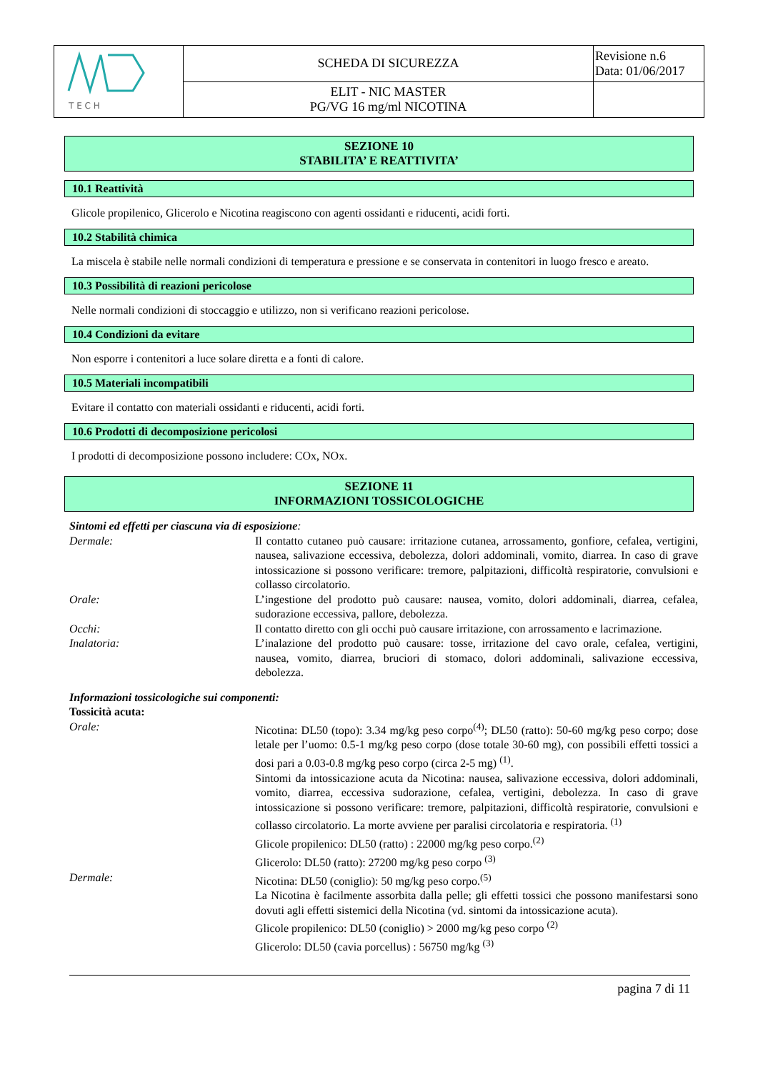| T E C H | SCHEDA DI SICUREZZA | Revisione n.6 Data: 01/06/2017 |
| | ELIT - NIC MASTER PG/VG 16 mg/ml NICOTINA | |
SEZIONE 10
STABILITA’ E REATTIVITA’
10.1 Reattività
Glicole propilenico, Glicerolo e Nicotina reagiscono con agenti ossidanti e riducenti, acidi forti.
10.2 Stabilità chimica
La miscela è stabile nelle normali condizioni di temperatura e pressione e se conservata in contenitori in luogo fresco e areato.
10.3 Possibilità di reazioni pericolose
Nelle normali condizioni di stoccaggio e utilizzo, non si verificano reazioni pericolose.
10.4 Condizioni da evitare
Non esporre i contenitori a luce solare diretta e a fonti di calore.
10.5 Materiali incompatibili
Evitare il contatto con materiali ossidanti e riducenti, acidi forti.
10.6 Prodotti di decomposizione pericolosi
I prodotti di decomposizione possono includere: COx, NOx.
SEZIONE 11
INFORMAZIONI TOSSICOLOGICHE
| Sintomi ed effetti per ciascuna via di esposizione : | |
| Dermale: | Il contatto cutaneo può causare: irritazione cutanea, arrossamento, gonfiore, cefalea, vertigini, nausea, salivazione eccessiva, debolezza, dolori addominali, vomito, diarrea. In caso di grave intossicazione si possono verificare: tremore, palpitazioni, difficoltà respiratorie, convulsioni e collasso circolatorio. |
| Orale: | L’ingestione del prodotto può causare: nausea, vomito, dolori addominali, diarrea, cefalea, sudorazione eccessiva, pallore, debolezza. |
| Occhi: | Il contatto diretto con gli occhi può causare irritazione, con arrossamento e lacrimazione. |
| Inalatoria: | L’inalazione del prodotto può causare: tosse, irritazione del cavo orale, cefalea, vertigini, nausea, vomito, diarrea, bruciori di stomaco, dolori addominali, salivazione eccessiva, debolezza. |
| Informazioni tossicologiche sui componenti: Tossicità acuta: | |
| Orale: | Nicotina: DL50 (topo): 3.34 mg/kg peso corpo<sup>(4)</sup>; DL50 (ratto): 50-60 mg/kg peso corpo; dose letale per l’uomo: 0.5-1 mg/kg peso corpo (dose totale 30-60 mg), con possibili effetti tossici a dosi pari a 0.03-0.8 mg/kg peso corpo (circa 2-5 mg) <sup>(1)</sup>. Sintomi da intossicazione acuta da Nicotina: nausea, salivazione eccessiva, dolori addominali, vomito, diarrea, eccessiva sudorazione, cefalea, vertigini, debolezza. In caso di grave intossicazione si possono verificare: tremore, palpitazioni, difficoltà respiratorie, convulsioni e collasso circolatorio. La morte avviene per paralisi circolatoria e respiratoria. <sup>(1)</sup> Glicole propilenico: DL50 (ratto) : 22000 mg/kg peso corpo.<sup>(2)</sup> Glicerolo: DL50 (ratto): 27200 mg/kg peso corpo <sup>(3)</sup> |
| Dermale: | Nicotina: DL50 (coniglio): 50 mg/kg peso corpo.<sup>(5)</sup> La Nicotina è facilmente assorbita dalla pelle; gli effetti tossici che possono manifestarsi sono dovuti agli effetti sistemici della Nicotina (vd. sintomi da intossicazione acuta). Glicole propilenico: DL50 (coniglio) > 2000 mg/kg peso corpo <sup>(2)</sup> Glicerolo: DL50 (cavia porcellus) : 56750 mg/kg <sup>(3)</sup> |
pagina 7 di 11